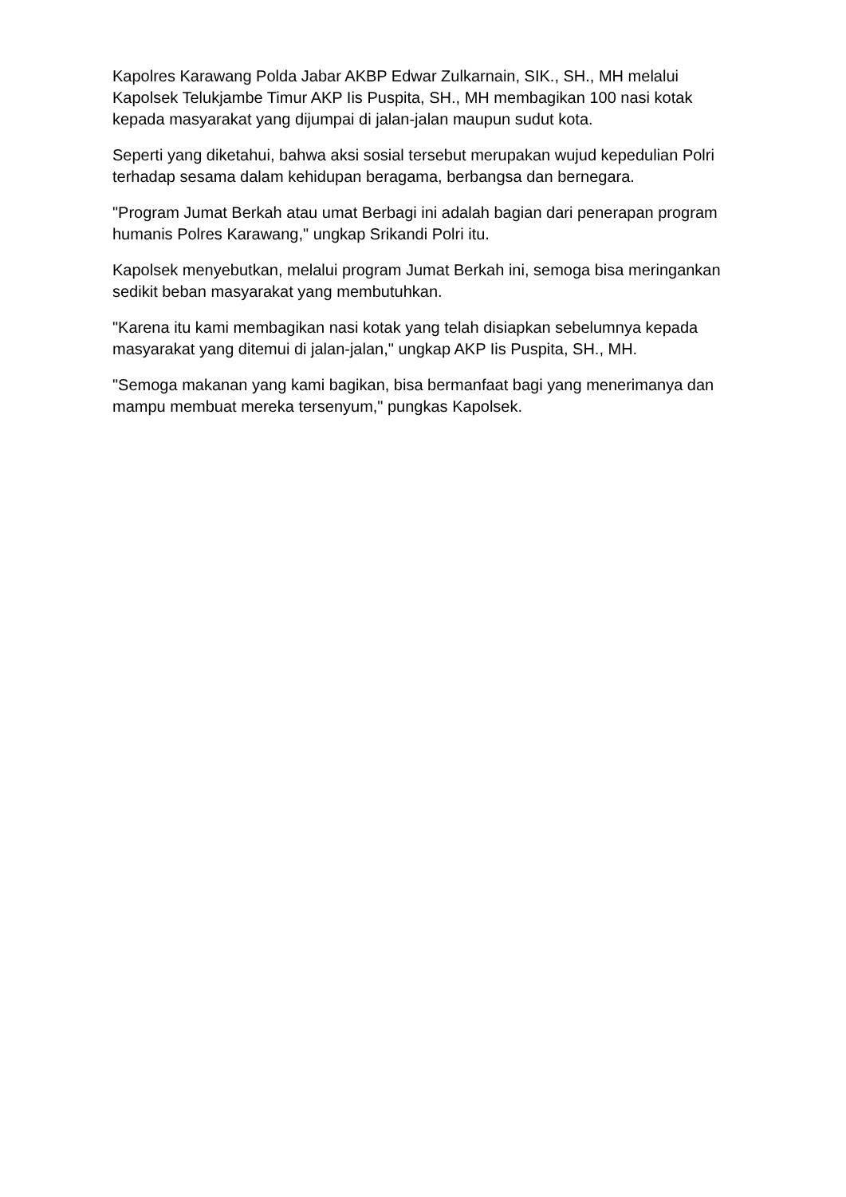Kapolres Karawang Polda Jabar AKBP Edwar Zulkarnain, SIK., SH., MH melalui Kapolsek Telukjambe Timur AKP Iis Puspita, SH., MH membagikan 100 nasi kotak kepada masyarakat yang dijumpai di jalan-jalan maupun sudut kota.
Seperti yang diketahui, bahwa aksi sosial tersebut merupakan wujud kepedulian Polri terhadap sesama dalam kehidupan beragama, berbangsa dan bernegara.
"Program Jumat Berkah atau umat Berbagi ini adalah bagian dari penerapan program humanis Polres Karawang," ungkap Srikandi Polri itu.
Kapolsek menyebutkan, melalui program Jumat Berkah ini, semoga bisa meringankan sedikit beban masyarakat yang membutuhkan.
"Karena itu kami membagikan nasi kotak yang telah disiapkan sebelumnya kepada masyarakat yang ditemui di jalan-jalan," ungkap AKP Iis Puspita, SH., MH.
"Semoga makanan yang kami bagikan, bisa bermanfaat bagi yang menerimanya dan mampu membuat mereka tersenyum," pungkas Kapolsek.